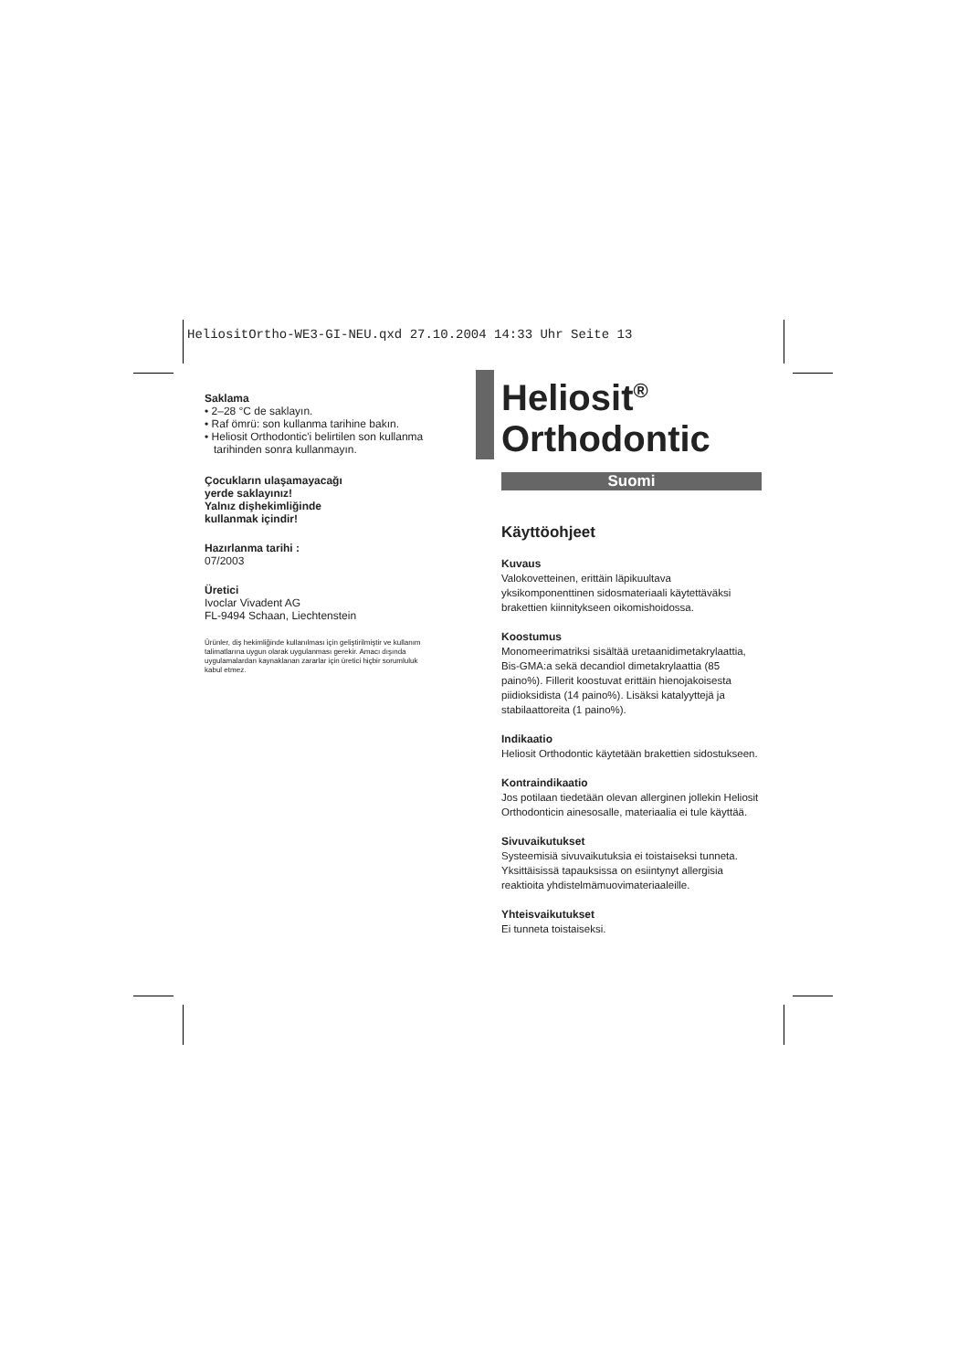HeliositOrtho-WE3-GI-NEU.qxd 27.10.2004 14:33 Uhr Seite 13
Saklama
• 2–28 °C de saklayın.
• Raf ömrü: son kullanma tarihine bakın.
• Heliosit Orthodontic'i belirtilen son kullanma
tarihinden sonra kullanmayın.
Çocukların ulaşamayacağı
yerde saklayınız!
Yalnız dişhekimliğinde
kullanmak içindir!
Hazırlanma tarihi :
07/2003
Üretici
Ivoclar Vivadent AG
FL-9494 Schaan, Liechtenstein
Ürünler, diş hekimliğinde kullanılması için geliştirilmiştir ve kullanım talimatlarına uygun olarak uygulanması gerekir. Amacı dışında uygulamalardan kaynaklanan zararlar için üretici hiçbir sorumluluk kabul etmez.
Heliosit<sup>®</sup>
Orthodontic
Suomi
Käyttöohjeet
Kuvaus
Valokovetteinen, erittäin läpikuultava yksikomponenttinen sidosmateriaali käytettäväksi brakettien kiinnitykseen oikomishoidossa.
Koostumus
Monomeerimatriksi sisältää uretaanidimetakrylaattia, Bis-GMA:a sekä decandiol dimetakrylaattia (85 paino%). Fillerit koostuvat erittäin hienojakoisesta piidioksidista (14 paino%). Lisäksi katalyyttejä ja stabilaattoreita (1 paino%).
Indikaatio
Heliosit Orthodontic käytetään brakettien sidostukseen.
Kontraindikaatio
Jos potilaan tiedetään olevan allerginen jollekin Heliosit Orthodonticin ainesosalle, materiaalia ei tule käyttää.
Sivuvaikutukset
Systeemisiä sivuvaikutuksia ei toistaiseksi tunneta. Yksittäisissä tapauksissa on esiintynyt allergisia reaktioita yhdistelmämuovimateriaaleille.
Yhteisvaikutukset
Ei tunneta toistaiseksi.